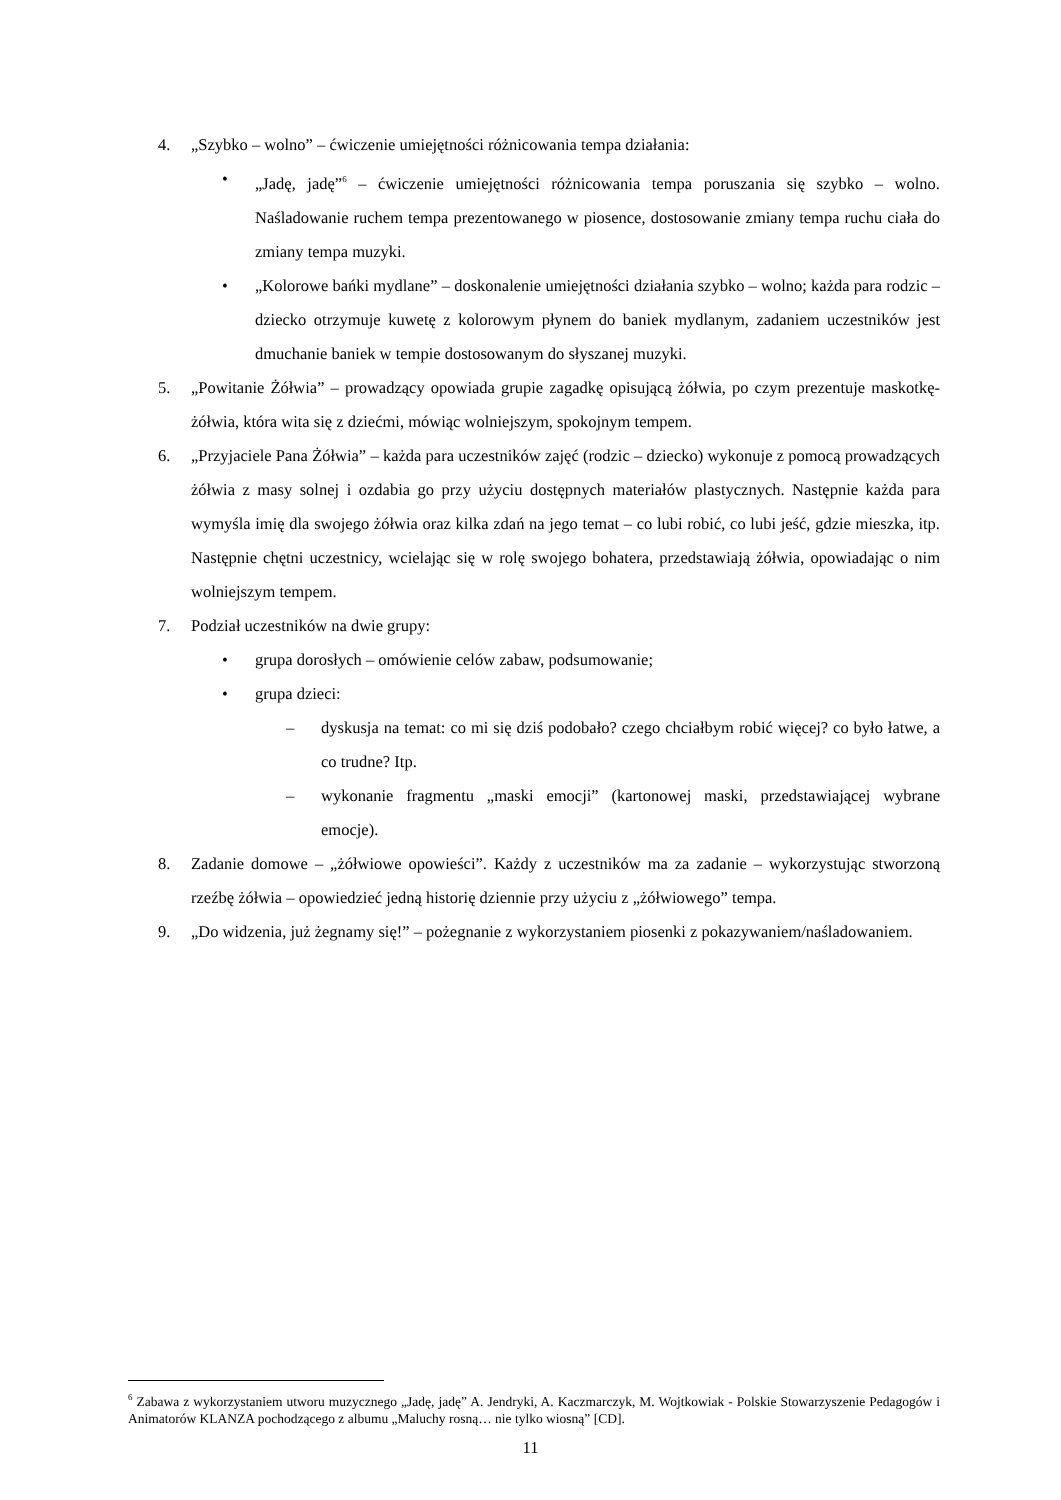4. „Szybko – wolno” – ćwiczenie umiejętności różnicowania tempa działania:
• „Jadę, jadę”<sup>6</sup> – ćwiczenie umiejętności różnicowania tempa poruszania się szybko – wolno. Naśladowanie ruchem tempa prezentowanego w piosence, dostosowanie zmiany tempa ruchu ciała do zmiany tempa muzyki.
• „Kolorowe bańki mydlane” – doskonalenie umiejętności działania szybko – wolno; każda para rodzic – dziecko otrzymuje kuwetę z kolorowym płynem do baniek mydlanym, zadaniem uczestników jest dmuchanie baniek w tempie dostosowanym do słyszanej muzyki.
5. „Powitanie Żółwia” – prowadzący opowiada grupie zagadkę opisującą żółwia, po czym prezentuje maskotkę-żółwia, która wita się z dziećmi, mówiąc wolniejszym, spokojnym tempem.
6. „Przyjaciele Pana Żółwia” – każda para uczestników zajęć (rodzic – dziecko) wykonuje z pomocą prowadzących żółwia z masy solnej i ozdabia go przy użyciu dostępnych materiałów plastycznych. Następnie każda para wymyśla imię dla swojego żółwia oraz kilka zdań na jego temat – co lubi robić, co lubi jeść, gdzie mieszka, itp. Następnie chętni uczestnicy, wcielając się w rolę swojego bohatera, przedstawiają żółwia, opowiadając o nim wolniejszym tempem.
7. Podział uczestników na dwie grupy:
• grupa dorosłych – omówienie celów zabaw, podsumowanie;
• grupa dzieci:
– dyskusja na temat: co mi się dziś podobało? czego chciałbym robić więcej? co było łatwe, a co trudne? Itp.
– wykonanie fragmentu „maski emocji” (kartonowej maski, przedstawiającej wybrane emocje).
8. Zadanie domowe – „żółwiowe opowieści”. Każdy z uczestników ma za zadanie – wykorzystując stworzoną rzeźbę żółwia – opowiedzieć jedną historię dziennie przy użyciu z „żółwiowego” tempa.
9. „Do widzenia, już żegnamy się!” – pożegnanie z wykorzystaniem piosenki z pokazywaniem/naśladowaniem.
<sup>6</sup> Zabawa z wykorzystaniem utworu muzycznego „Jadę, jadę” A. Jendryki, A. Kaczmarczyk, M. Wojtkowiak - Polskie Stowarzyszenie Pedagogów i Animatorów KLANZA pochodzącego z albumu „Maluchy rosną… nie tylko wiosną” [CD].
11